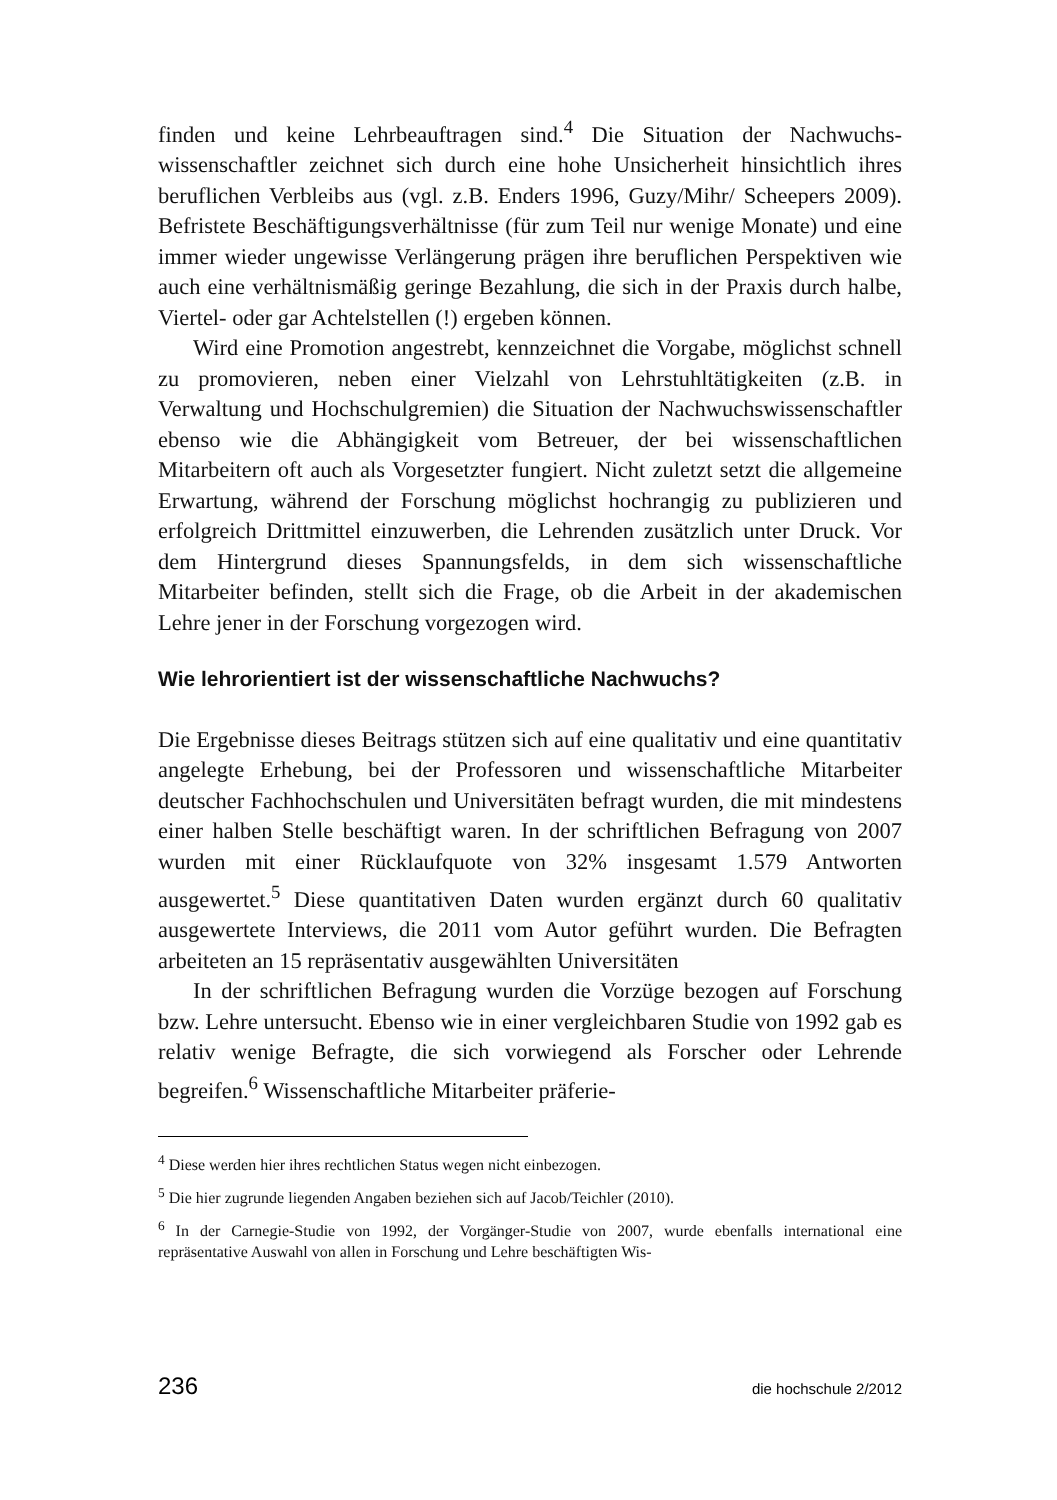finden und keine Lehrbeauftragen sind.<sup>4</sup> Die Situation der Nachwuchs­wissenschaftler zeichnet sich durch eine hohe Unsicherheit hinsichtlich ihres beruflichen Verbleibs aus (vgl. z.B. Enders 1996, Guzy/Mihr/ Scheepers 2009). Befristete Beschäftigungsverhältnisse (für zum Teil nur wenige Monate) und eine immer wieder ungewisse Verlängerung prägen ihre beruflichen Perspektiven wie auch eine verhältnismäßig geringe Be­zahlung, die sich in der Praxis durch halbe, Viertel- oder gar Achtelstel­len (!) ergeben können.
Wird eine Promotion angestrebt, kennzeichnet die Vorgabe, möglichst schnell zu promovieren, neben einer Vielzahl von Lehrstuhltätigkeiten (z.B. in Verwaltung und Hochschulgremien) die Situation der Nach­wuchswissenschaftler ebenso wie die Abhängigkeit vom Betreuer, der bei wissenschaftlichen Mitarbeitern oft auch als Vorgesetzter fungiert. Nicht zuletzt setzt die allgemeine Erwartung, während der Forschung möglichst hochrangig zu publizieren und erfolgreich Drittmittel einzuwerben, die Lehrenden zusätzlich unter Druck. Vor dem Hintergrund dieses Span­nungsfelds, in dem sich wissenschaftliche Mitarbeiter befinden, stellt sich die Frage, ob die Arbeit in der akademischen Lehre jener in der For­schung vorgezogen wird.
Wie lehrorientiert ist der wissenschaftliche Nachwuchs?
Die Ergebnisse dieses Beitrags stützen sich auf eine qualitativ und eine quantitativ angelegte Erhebung, bei der Professoren und wissenschaftli­che Mitarbeiter deutscher Fachhochschulen und Universitäten befragt wurden, die mit mindestens einer halben Stelle beschäftigt waren. In der schriftlichen Befragung von 2007 wurden mit einer Rücklaufquote von 32% insgesamt 1.579 Antworten ausgewertet.<sup>5</sup> Diese quantitativen Daten wurden ergänzt durch 60 qualitativ ausgewertete Interviews, die 2011 vom Autor geführt wurden. Die Befragten arbeiteten an 15 repräsentativ ausgewählten Universitäten
In der schriftlichen Befragung wurden die Vorzüge bezogen auf For­schung bzw. Lehre untersucht. Ebenso wie in einer vergleichbaren Studie von 1992 gab es relativ wenige Befragte, die sich vorwiegend als For­scher oder Lehrende begreifen.<sup>6</sup> Wissenschaftliche Mitarbeiter präferie-
<sup>4</sup> Diese werden hier ihres rechtlichen Status wegen nicht einbezogen.
<sup>5</sup> Die hier zugrunde liegenden Angaben beziehen sich auf Jacob/Teichler (2010).
<sup>6</sup> In der Carnegie-Studie von 1992, der Vorgänger-Studie von 2007, wurde ebenfalls inter­national eine repräsentative Auswahl von allen in Forschung und Lehre beschäftigten Wis-
236 die hochschule 2/2012